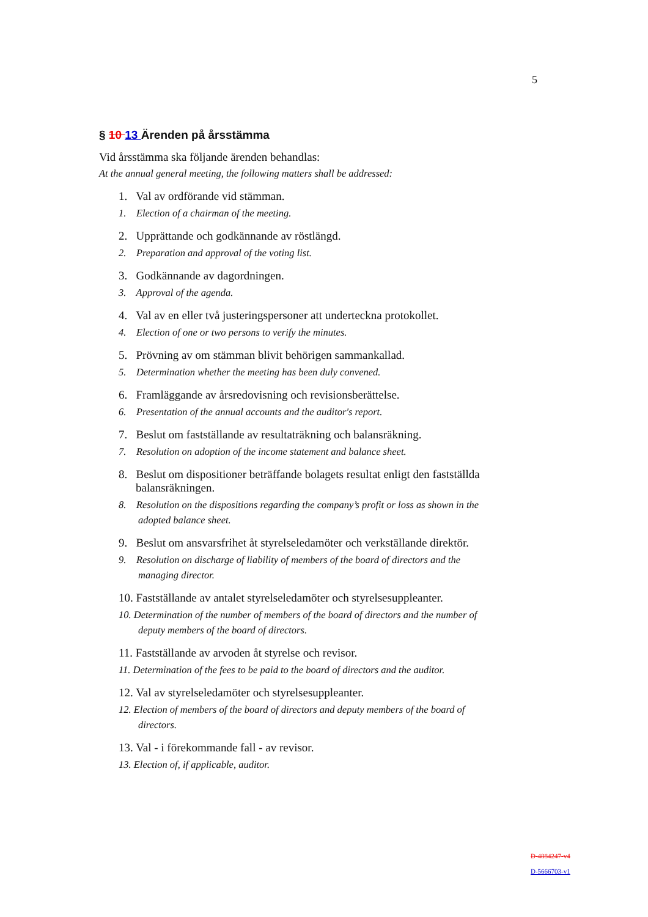5
§ 10 13 Ärenden på årsstämma
Vid årsstämma ska följande ärenden behandlas:
At the annual general meeting, the following matters shall be addressed:
1. Val av ordförande vid stämman.
1. Election of a chairman of the meeting.
2. Upprättande och godkännande av röstlängd.
2. Preparation and approval of the voting list.
3. Godkännande av dagordningen.
3. Approval of the agenda.
4. Val av en eller två justeringspersoner att underteckna protokollet.
4. Election of one or two persons to verify the minutes.
5. Prövning av om stämman blivit behörigen sammankallad.
5. Determination whether the meeting has been duly convened.
6. Framläggande av årsredovisning och revisionsberättelse.
6. Presentation of the annual accounts and the auditor's report.
7. Beslut om fastställande av resultaträkning och balansräkning.
7. Resolution on adoption of the income statement and balance sheet.
8. Beslut om dispositioner beträffande bolagets resultat enligt den fastställda balansräkningen.
8. Resolution on the dispositions regarding the company’s profit or loss as shown in the adopted balance sheet.
9. Beslut om ansvarsfrihet åt styrelseledamöter och verkställande direktör.
9. Resolution on discharge of liability of members of the board of directors and the managing director.
10. Fastställande av antalet styrelseledamöter och styrelsesuppleanter.
10. Determination of the number of members of the board of directors and the number of deputy members of the board of directors.
11. Fastställande av arvoden åt styrelse och revisor.
11. Determination of the fees to be paid to the board of directors and the auditor.
12. Val av styrelseledamöter och styrelsesuppleanter.
12. Election of members of the board of directors and deputy members of the board of directors.
13. Val - i förekommande fall - av revisor.
13. Election of, if applicable, auditor.
D-4884247-v4
D-5666703-v1